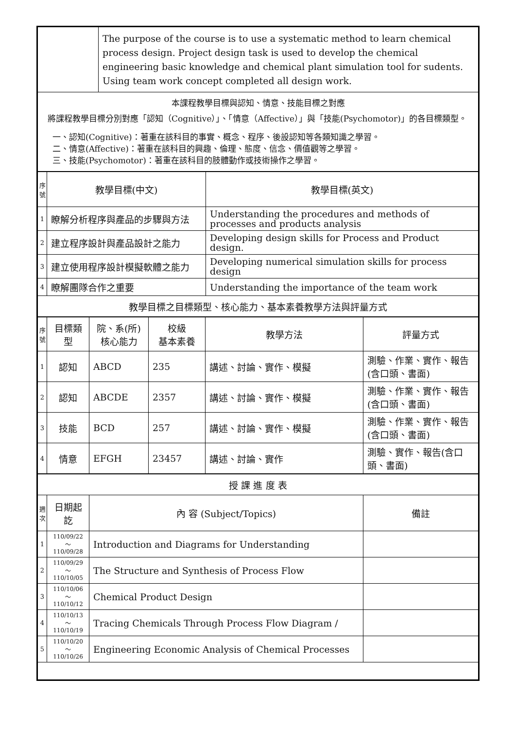| | The purpose of the course is to use a systematic method to learn chemical process design. Project design task is used to develop the chemical engineering basic knowledge and chemical plant simulation tool for sudents. Using team work concept completed all design work. |
| 本課程教學目標與認知、情意、技能目標之對應 將課程教學目標分別對應「認知（Cognitive）」、「情意（Affective）」與「技能(Psychomotor)」的各目標類型。 一、認知(Cognitive)：著重在該科目的事實、概念、程序、後設認知等各類知識之學習。 二、情意(Affective)：著重在該科目的興趣、倫理、態度、信念、價值觀等之學習。 三、技能(Psychomotor)：著重在該科目的肢體動作或技術操作之學習。 | |
| 序號 | 教學目標(中文) | 教學目標(英文) |
| --- | --- | --- |
| 1 | 瞭解分析程序與產品的步驟與方法 | Understanding the procedures and methods of processes and products analysis |
| 2 | 建立程序設計與產品設計之能力 | Developing design skills for Process and Product design. |
| 3 | 建立使用程序設計模擬軟體之能力 | Developing numerical simulation skills for process design |
| 4 | 瞭解團隊合作之重要 | Understanding the importance of the team work |
| 教學目標之目標類型、核心能力、基本素養教學方法與評量方式 | | |
| 序號 | 目標類型 | 院、系(所) 核心能力 | 校級 基本素養 | 教學方法 | 評量方式 |
| --- | --- | --- | --- | --- | --- |
| 1 | 認知 | ABCD | 235 | 講述、討論、實作、模擬 | 測驗、作業、實作、報告(含口頭、書面) |
| 2 | 認知 | ABCDE | 2357 | 講述、討論、實作、模擬 | 測驗、作業、實作、報告(含口頭、書面) |
| 3 | 技能 | BCD | 257 | 講述、討論、實作、模擬 | 測驗、作業、實作、報告(含口頭、書面) |
| 4 | 情意 | EFGH | 23457 | 講述、討論、實作 | 測驗、實作、報告(含口頭、書面) |
| 授 課 進 度 表 | | | |
| 週次 | 日期起訖 | 內 容 (Subject/Topics) | 備註 |
| 1 | 110/09/22～ 110/09/28 | Introduction and Diagrams for Understanding | |
| 2 | 110/09/29～ 110/10/05 | The Structure and Synthesis of Process Flow | |
| 3 | 110/10/06～ 110/10/12 | Chemical Product Design | |
| 4 | 110/10/13～ 110/10/19 | Tracing Chemicals Through Process Flow Diagram / | |
| 5 | 110/10/20～ 110/10/26 | Engineering Economic Analysis of Chemical Processes | |